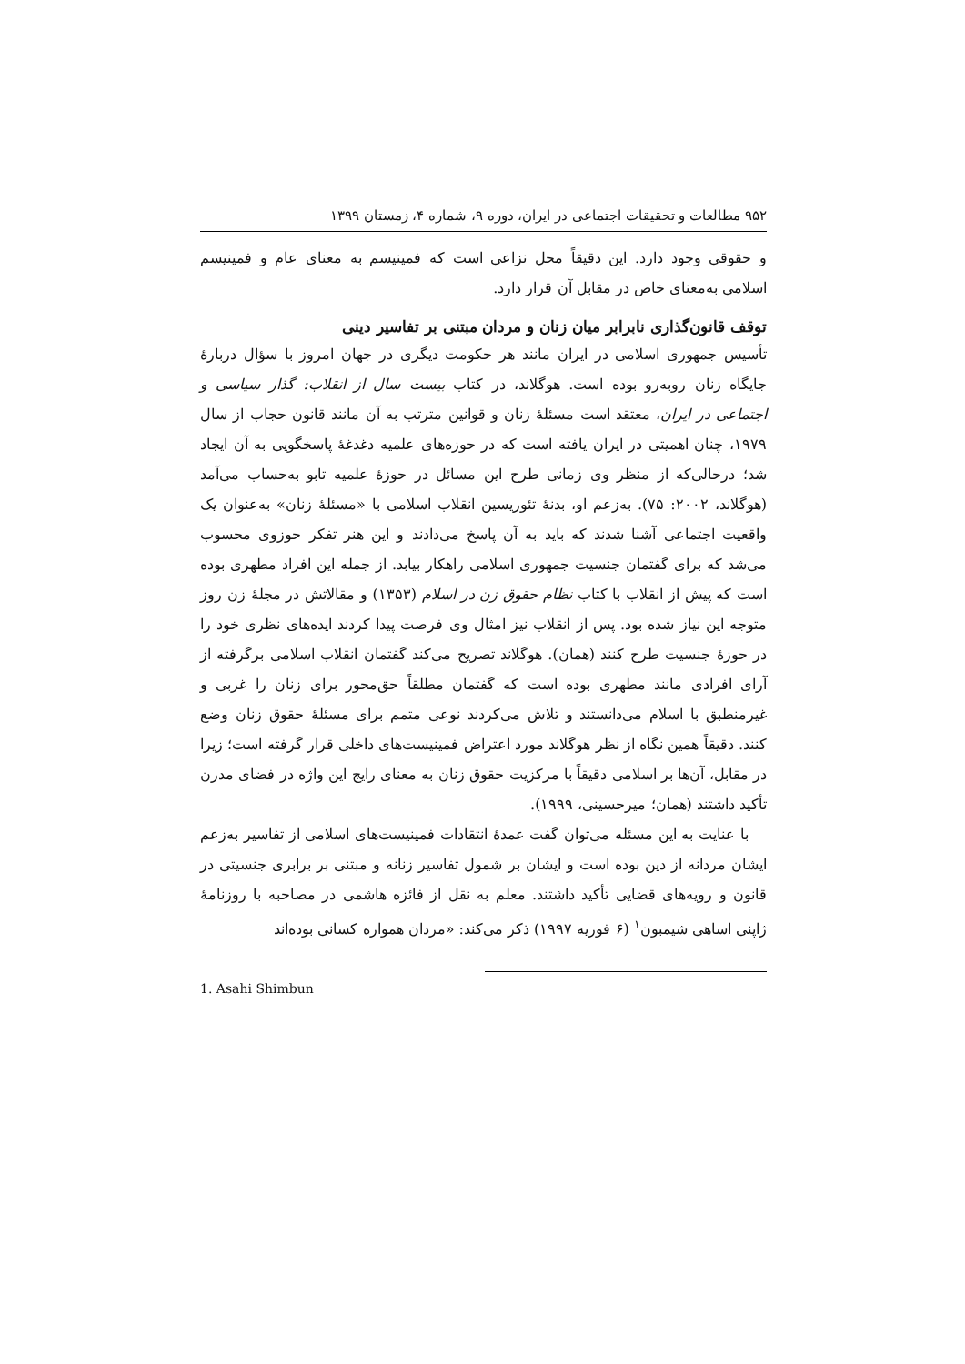۹۵۲ مطالعات و تحقیقات اجتماعی در ایران، دوره ۹، شماره ۴، زمستان ۱۳۹۹
و حقوقی وجود دارد. این دقیقاً محل نزاعی است که فمینیسم به معنای عام و فمینیسم اسلامی به‌معنای خاص در مقابل آن قرار دارد.
توقف قانون‌گذاری نابرابر میان زنان و مردان مبتنی بر تفاسیر دینی
تأسیس جمهوری اسلامی در ایران مانند هر حکومت دیگری در جهان امروز با سؤال دربارهٔ جایگاه زنان روبه‌رو بوده است. هوگلاند، در کتاب بیست سال از انقلاب: گذار سیاسی و اجتماعی در ایران، معتقد است مسئلهٔ زنان و قوانین مترتب به آن مانند قانون حجاب از سال ۱۹۷۹، چنان اهمیتی در ایران یافته است که در حوزه‌های علمیه دغدغهٔ پاسخگویی به آن ایجاد شد؛ درحالی‌که از منظر وی زمانی طرح این مسائل در حوزهٔ علمیه تابو به‌حساب می‌آمد (هوگلاند، ۲۰۰۲: ۷۵). به‌زعم او، بدنهٔ تئوریسین انقلاب اسلامی با «مسئلهٔ زنان» به‌عنوان یک واقعیت اجتماعی آشنا شدند که باید به آن پاسخ می‌دادند و این هنر تفکر حوزوی محسوب می‌شد که برای گفتمان جنسیت جمهوری اسلامی راهکار بیابد. از جمله این افراد مطهری بوده است که پیش از انقلاب با کتاب نظام حقوق زن در اسلام (۱۳۵۳) و مقالاتش در مجلهٔ زن روز متوجه این نیاز شده بود. پس از انقلاب نیز امثال وی فرصت پیدا کردند ایده‌های نظری خود را در حوزهٔ جنسیت طرح کنند (همان). هوگلاند تصریح می‌کند گفتمان انقلاب اسلامی برگرفته از آرای افرادی مانند مطهری بوده است که گفتمان مطلقاً حق‌محور برای زنان را غربی و غیرمنطبق با اسلام می‌دانستند و تلاش می‌کردند نوعی متمم برای مسئلهٔ حقوق زنان وضع کنند. دقیقاً همین نگاه از نظر هوگلاند مورد اعتراض فمینیست‌های داخلی قرار گرفته است؛ زیرا در مقابل، آن‌ها بر اسلامی دقیقاً با مرکزیت حقوق زنان به معنای رایج این واژه در فضای مدرن تأکید داشتند (همان؛ میرحسینی، ۱۹۹۹).
با عنایت به این مسئله می‌توان گفت عمدهٔ انتقادات فمینیست‌های اسلامی از تفاسیر به‌زعم ایشان مردانه از دین بوده است و ایشان بر شمول تفاسیر زنانه و مبتنی بر برابری جنسیتی در قانون و رویه‌های قضایی تأکید داشتند. معلم به نقل از فائزه هاشمی در مصاحبه با روزنامهٔ ژاپنی اساهی شیمبون<sup>۱</sup> (۶ فوریه ۱۹۹۷) ذکر می‌کند: «مردان همواره کسانی بوده‌اند
1. Asahi Shimbun